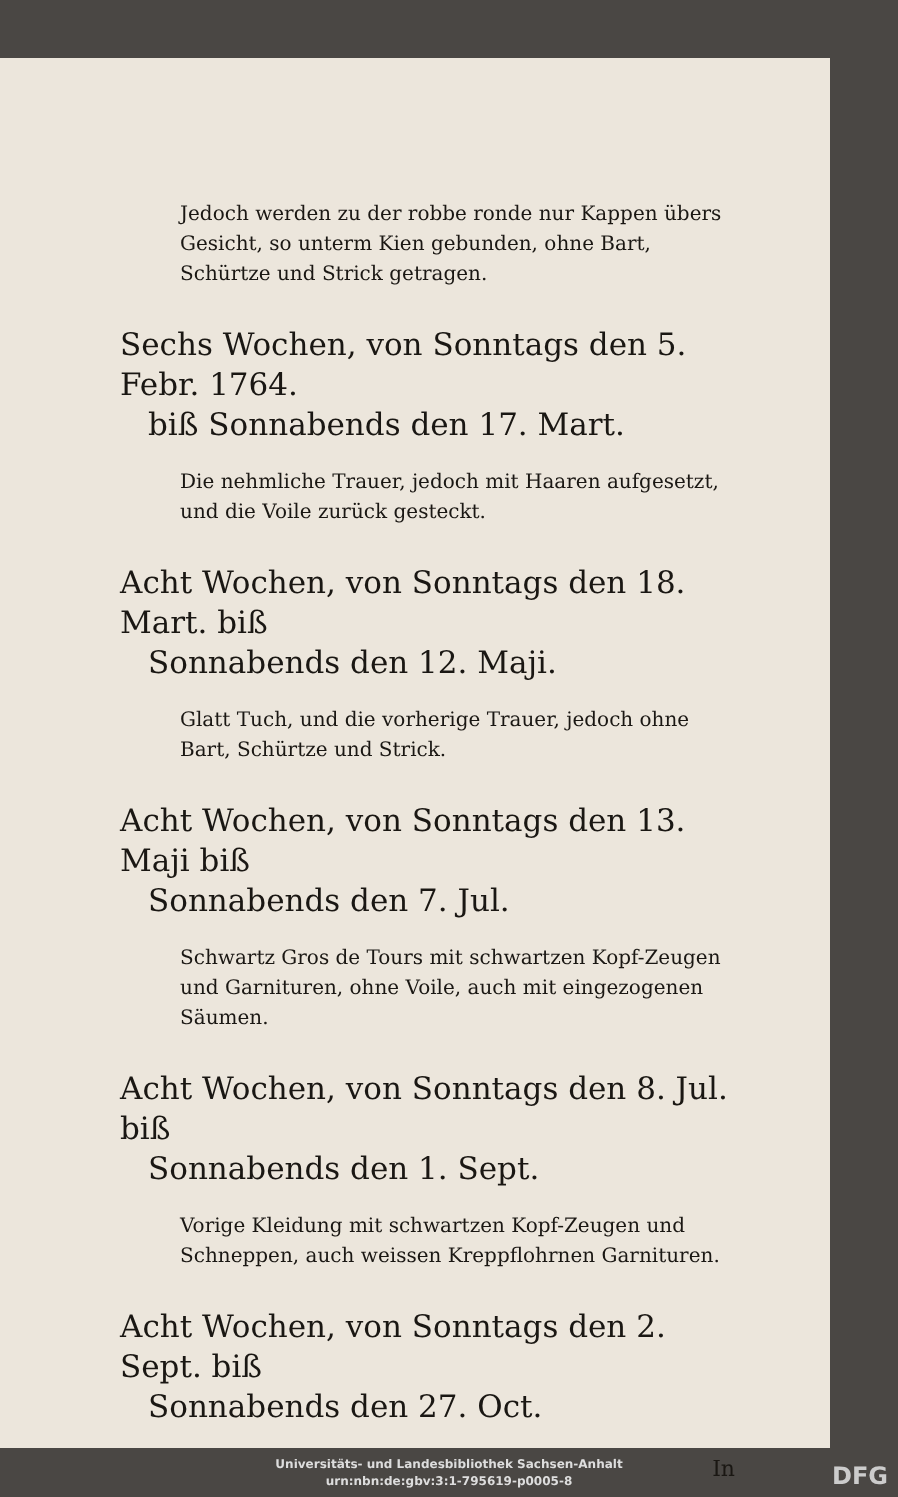Jedoch werden zu der robbe ronde nur Kappen übers Gesicht, so unterm Kien gebunden, ohne Bart, Schürtze und Strick getragen.
Sechs Wochen, von Sonntags den 5. Febr. 1764.
biß Sonnabends den 17. Mart.
Die nehmliche Trauer, jedoch mit Haaren aufgesetzt, und die Voile zurück gesteckt.
Acht Wochen, von Sonntags den 18. Mart. biß
Sonnabends den 12. Maji.
Glatt Tuch, und die vorherige Trauer, jedoch ohne Bart, Schürtze und Strick.
Acht Wochen, von Sonntags den 13. Maji biß
Sonnabends den 7. Jul.
Schwartz Gros de Tours mit schwartzen Kopf-Zeugen und Garnituren, ohne Voile, auch mit eingezogenen Säumen.
Acht Wochen, von Sonntags den 8. Jul. biß
Sonnabends den 1. Sept.
Vorige Kleidung mit schwartzen Kopf-Zeugen und Schneppen, auch weissen Kreppflohrnen Garnituren.
Acht Wochen, von Sonntags den 2. Sept. biß
Sonnabends den 27. Oct.
In
Universitäts- und Landesbibliothek Sachsen-Anhalt
urn:nbn:de:gbv:3:1-795619-p0005-8
DFG